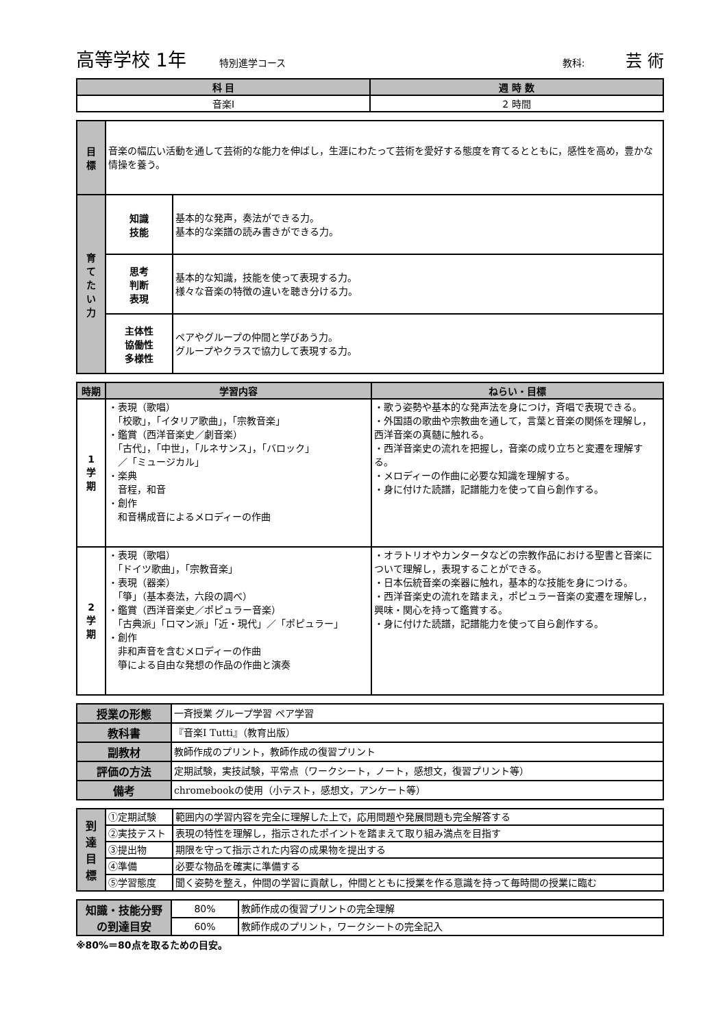高等学校 1年 特別進学コース 教科: 芸 術
| 科 目 | 週 時 数 |
| --- | --- |
| 音楽Ⅰ | 2 時間 |
| 目 標 | 音楽の幅広い活動を通して芸術的な能力を伸ばし，生涯にわたって芸術を愛好する態度を育てるとともに，感性を高め，豊かな情操を養う。 | |
| 育 て た い 力 | 知識 技能 | 基本的な発声，奏法ができる力。 基本的な楽譜の読み書きができる力。 |
| | 思考 判断 表現 | 基本的な知識，技能を使って表現する力。 様々な音楽の特徴の違いを聴き分ける力。 |
| | 主体性 協働性 多様性 | ペアやグループの仲間と学びあう力。 グループやクラスで協力して表現する力。 |
| 時期 | 学習内容 | ねらい・目標 |
| --- | --- | --- |
| 1 学 期 | ・表現（歌唱） 「校歌」，「イタリア歌曲」，「宗教音楽」 ・鑑賞（西洋音楽史／劇音楽） 「古代」，「中世」，「ルネサンス」，「バロック」 ／「ミュージカル」 ・楽典 音程，和音 ・創作 和音構成音によるメロディーの作曲 | ・歌う姿勢や基本的な発声法を身につけ，斉唱で表現できる。 ・外国語の歌曲や宗教曲を通して，言葉と音楽の関係を理解し，西洋音楽の真髄に触れる。 ・西洋音楽史の流れを把握し，音楽の成り立ちと変遷を理解する。 ・メロディーの作曲に必要な知識を理解する。 ・身に付けた読譜，記譜能力を使って自ら創作する。 |
| 2 学 期 | ・表現（歌唱） 「ドイツ歌曲」，「宗教音楽」 ・表現（器楽） 「箏」（基本奏法，六段の調べ） ・鑑賞（西洋音楽史／ポピュラー音楽） 「古典派」「ロマン派」「近・現代」／「ポピュラー」 ・創作 非和声音を含むメロディーの作曲 箏による自由な発想の作品の作曲と演奏 | ・オラトリオやカンタータなどの宗教作品における聖書と音楽について理解し，表現することができる。 ・日本伝統音楽の楽器に触れ，基本的な技能を身につける。 ・西洋音楽史の流れを踏まえ，ポピュラー音楽の変遷を理解し，興味・関心を持って鑑賞する。 ・身に付けた読譜，記譜能力を使って自ら創作する。 |
| 授業の形態 | 一斉授業 グループ学習 ペア学習 |
| 教科書 | 『音楽Ⅰ Tutti』（教育出版） |
| 副教材 | 教師作成のプリント，教師作成の復習プリント |
| 評価の方法 | 定期試験，実技試験，平常点（ワークシート，ノート，感想文，復習プリント等） |
| 備考 | chromebookの使用（小テスト，感想文，アンケート等） |
| 到 達 目 標 | ①定期試験 | 範囲内の学習内容を完全に理解した上で，応用問題や発展問題も完全解答する |
| | ②実技テスト | 表現の特性を理解し，指示されたポイントを踏まえて取り組み満点を目指す |
| | ③提出物 | 期限を守って指示された内容の成果物を提出する |
| | ④準備 | 必要な物品を確実に準備する |
| | ⑤学習態度 | 聞く姿勢を整え，仲間の学習に貢献し，仲間とともに授業を作る意識を持って毎時間の授業に臨む |
| 知識・技能分野 の到達目安 | 80% | 教師作成の復習プリントの完全理解 |
| | 60% | 教師作成のプリント，ワークシートの完全記入 |
※80%＝80点を取るための目安。